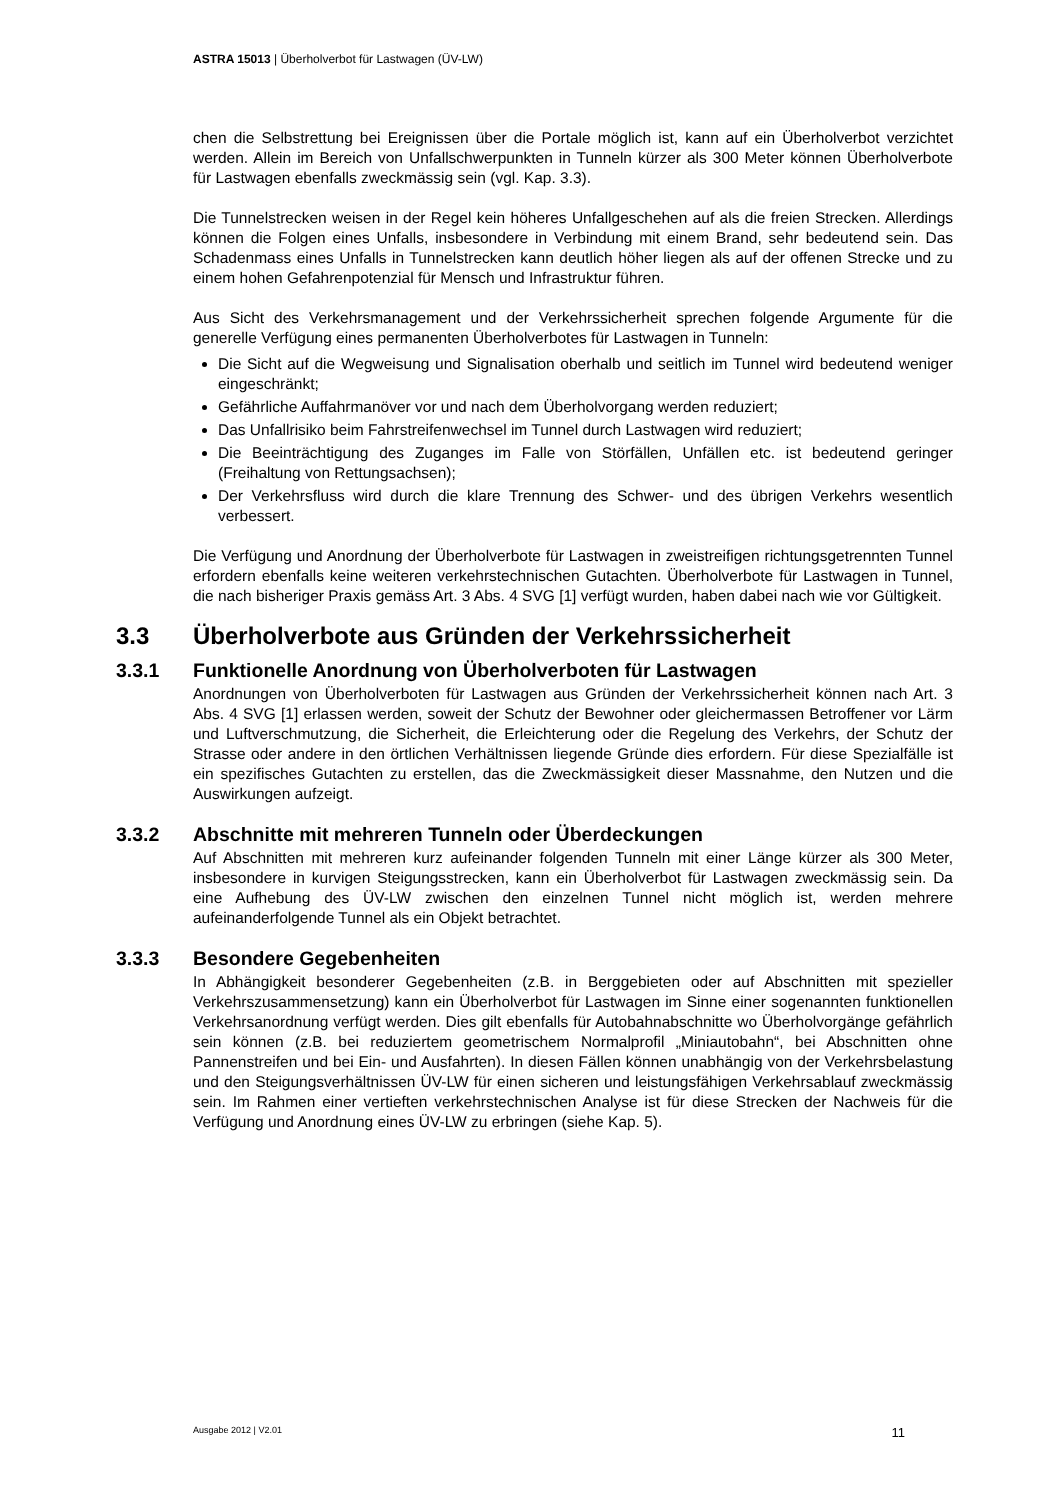ASTRA 15013 | Überholverbot für Lastwagen (ÜV-LW)
chen die Selbstrettung bei Ereignissen über die Portale möglich ist, kann auf ein Überholverbot verzichtet werden. Allein im Bereich von Unfallschwerpunkten in Tunneln kürzer als 300 Meter können Überholverbote für Lastwagen ebenfalls zweckmässig sein (vgl. Kap. 3.3).
Die Tunnelstrecken weisen in der Regel kein höheres Unfallgeschehen auf als die freien Strecken. Allerdings können die Folgen eines Unfalls, insbesondere in Verbindung mit einem Brand, sehr bedeutend sein. Das Schadenmass eines Unfalls in Tunnelstrecken kann deutlich höher liegen als auf der offenen Strecke und zu einem hohen Gefahrenpotenzial für Mensch und Infrastruktur führen.
Aus Sicht des Verkehrsmanagement und der Verkehrssicherheit sprechen folgende Argumente für die generelle Verfügung eines permanenten Überholverbotes für Lastwagen in Tunneln:
Die Sicht auf die Wegweisung und Signalisation oberhalb und seitlich im Tunnel wird bedeutend weniger eingeschränkt;
Gefährliche Auffahrmanöver vor und nach dem Überholvorgang werden reduziert;
Das Unfallrisiko beim Fahrstreifenwechsel im Tunnel durch Lastwagen wird reduziert;
Die Beeinträchtigung des Zuganges im Falle von Störfällen, Unfällen etc. ist bedeutend geringer (Freihaltung von Rettungsachsen);
Der Verkehrsfluss wird durch die klare Trennung des Schwer- und des übrigen Verkehrs wesentlich verbessert.
Die Verfügung und Anordnung der Überholverbote für Lastwagen in zweistreifigen richtungsgetrennten Tunnel erfordern ebenfalls keine weiteren verkehrstechnischen Gutachten. Überholverbote für Lastwagen in Tunnel, die nach bisheriger Praxis gemäss Art. 3 Abs. 4 SVG [1] verfügt wurden, haben dabei nach wie vor Gültigkeit.
3.3 Überholverbote aus Gründen der Verkehrssicherheit
3.3.1 Funktionelle Anordnung von Überholverboten für Lastwagen
Anordnungen von Überholverboten für Lastwagen aus Gründen der Verkehrssicherheit können nach Art. 3 Abs. 4 SVG [1] erlassen werden, soweit der Schutz der Bewohner oder gleichermassen Betroffener vor Lärm und Luftverschmutzung, die Sicherheit, die Erleichterung oder die Regelung des Verkehrs, der Schutz der Strasse oder andere in den örtlichen Verhältnissen liegende Gründe dies erfordern. Für diese Spezialfälle ist ein spezifisches Gutachten zu erstellen, das die Zweckmässigkeit dieser Massnahme, den Nutzen und die Auswirkungen aufzeigt.
3.3.2 Abschnitte mit mehreren Tunneln oder Überdeckungen
Auf Abschnitten mit mehreren kurz aufeinander folgenden Tunneln mit einer Länge kürzer als 300 Meter, insbesondere in kurvigen Steigungsstrecken, kann ein Überholverbot für Lastwagen zweckmässig sein. Da eine Aufhebung des ÜV-LW zwischen den einzelnen Tunnel nicht möglich ist, werden mehrere aufeinanderfolgende Tunnel als ein Objekt betrachtet.
3.3.3 Besondere Gegebenheiten
In Abhängigkeit besonderer Gegebenheiten (z.B. in Berggebieten oder auf Abschnitten mit spezieller Verkehrszusammensetzung) kann ein Überholverbot für Lastwagen im Sinne einer sogenannten funktionellen Verkehrsanordnung verfügt werden. Dies gilt ebenfalls für Autobahnabschnitte wo Überholvorgänge gefährlich sein können (z.B. bei reduziertem geometrischem Normalprofil „Miniautobahn“, bei Abschnitten ohne Pannenstreifen und bei Ein- und Ausfahrten). In diesen Fällen können unabhängig von der Verkehrsbelastung und den Steigungsverhältnissen ÜV-LW für einen sicheren und leistungsfähigen Verkehrsablauf zweckmässig sein. Im Rahmen einer vertieften verkehrstechnischen Analyse ist für diese Strecken der Nachweis für die Verfügung und Anordnung eines ÜV-LW zu erbringen (siehe Kap. 5).
Ausgabe 2012 | V2.01 11